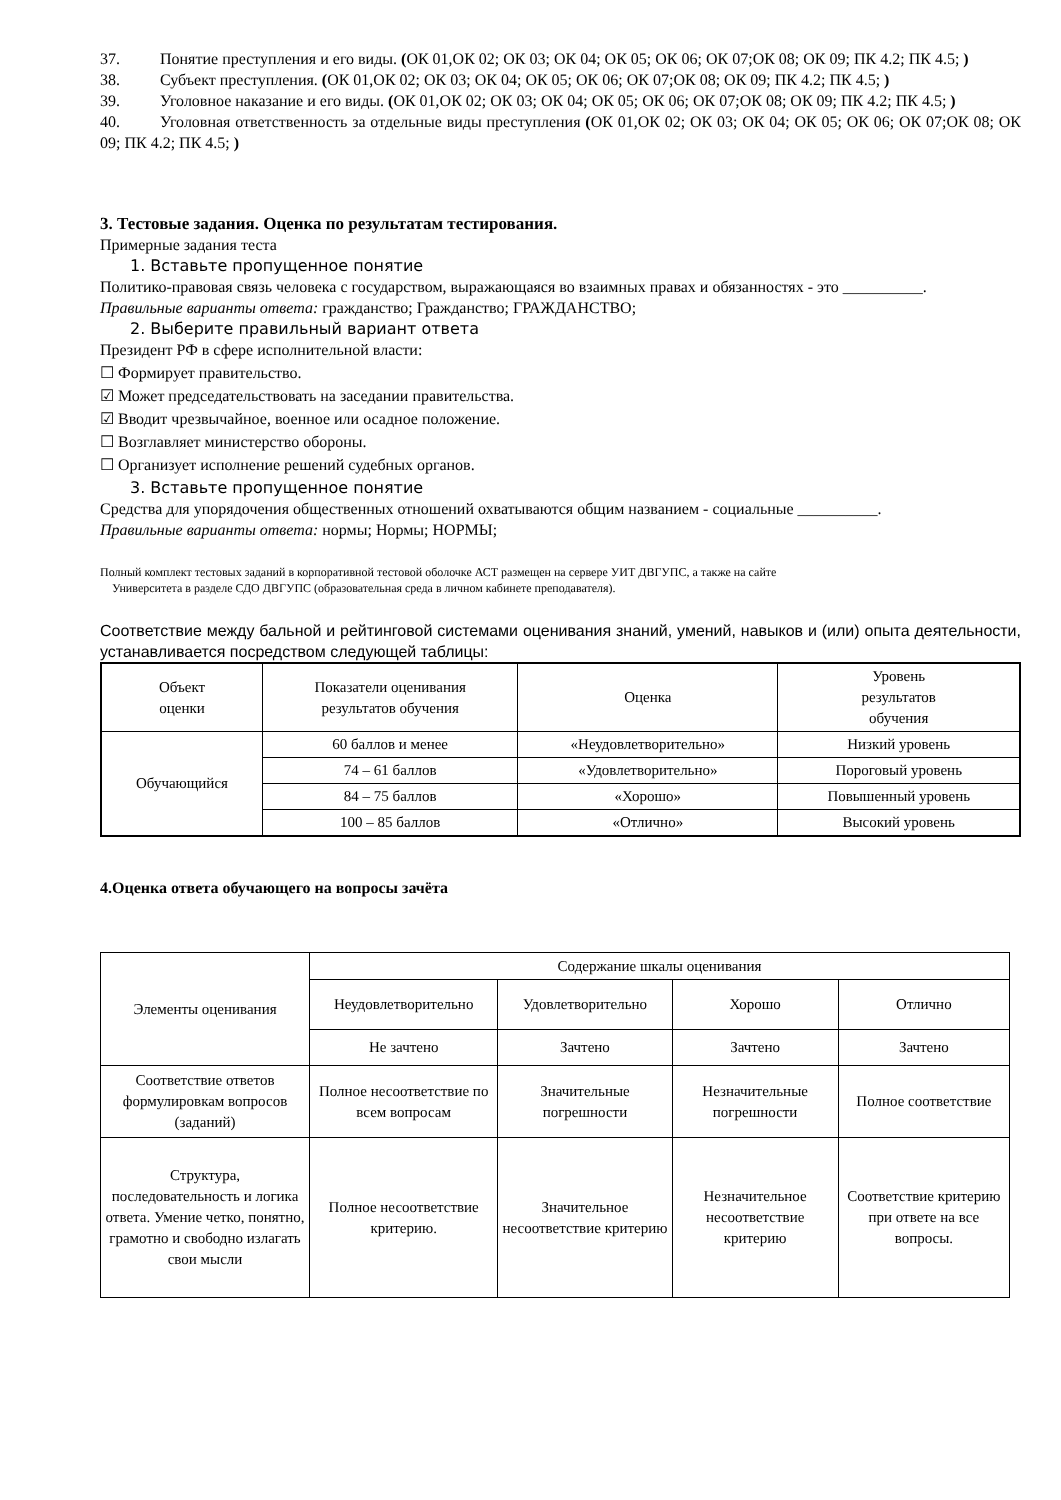37. Понятие преступления и его виды. (ОК 01,ОК 02; ОК 03; ОК 04; ОК 05; ОК 06; ОК 07;ОК 08; ОК 09; ПК 4.2; ПК 4.5; )
38. Субъект преступления. (ОК 01,ОК 02; ОК 03; ОК 04; ОК 05; ОК 06; ОК 07;ОК 08; ОК 09; ПК 4.2; ПК 4.5; )
39. Уголовное наказание и его виды. (ОК 01,ОК 02; ОК 03; ОК 04; ОК 05; ОК 06; ОК 07;ОК 08; ОК 09; ПК 4.2; ПК 4.5; )
40. Уголовная ответственность за отдельные виды преступления (ОК 01,ОК 02; ОК 03; ОК 04; ОК 05; ОК 06; ОК 07;ОК 08; ОК 09; ПК 4.2; ПК 4.5; )
3. Тестовые задания. Оценка по результатам тестирования.
Примерные задания теста
1. Вставьте пропущенное понятие
Политико-правовая связь человека с государством, выражающаяся во взаимных правах и обязанностях - это __________.
Правильные варианты ответа: гражданство; Гражданство; ГРАЖДАНСТВО;
2. Выберите правильный вариант ответа
Президент РФ в сфере исполнительной власти:
☐ Формирует правительство.
☑ Может председательствовать на заседании правительства.
☑ Вводит чрезвычайное, военное или осадное положение.
☐ Возглавляет министерство обороны.
☐ Организует исполнение решений судебных органов.
3. Вставьте пропущенное понятие
Средства для упорядочения общественных отношений охватываются общим названием - социальные __________.
Правильные варианты ответа: нормы; Нормы; НОРМЫ;
Полный комплект тестовых заданий в корпоративной тестовой оболочке АСТ размещен на сервере УИТ ДВГУПС, а также на сайте
Университета в разделе СДО ДВГУПС (образовательная среда в личном кабинете преподавателя).
Соответствие между бальной и рейтинговой системами оценивания знаний, умений, навыков и (или) опыта деятельности, устанавливается посредством следующей таблицы:
| Объект оценки | Показатели оценивания результатов обучения | Оценка | Уровень результатов обучения |
| --- | --- | --- | --- |
| Обучающийся | 60 баллов и менее | «Неудовлетворительно» | Низкий уровень |
| | 74 – 61 баллов | «Удовлетворительно» | Пороговый уровень |
| | 84 – 75 баллов | «Хорошо» | Повышенный уровень |
| | 100 – 85 баллов | «Отлично» | Высокий уровень |
4.Оценка ответа обучающего на вопросы зачёта
| Элементы оценивания | Содержание шкалы оценивания | | | |
| --- | --- | --- | --- | --- |
| | Неудовлетворительно | Удовлетворительно | Хорошо | Отлично |
| | Не зачтено | Зачтено | Зачтено | Зачтено |
| Соответствие ответов формулировкам вопросов (заданий) | Полное несоответствие по всем вопросам | Значительные погрешности | Незначительные погрешности | Полное соответствие |
| Структура, последовательность и логика ответа. Умение четко, понятно, грамотно и свободно излагать свои мысли | Полное несоответствие критерию. | Значительное несоответствие критерию | Незначительное несоответствие критерию | Соответствие критерию при ответе на все вопросы. |